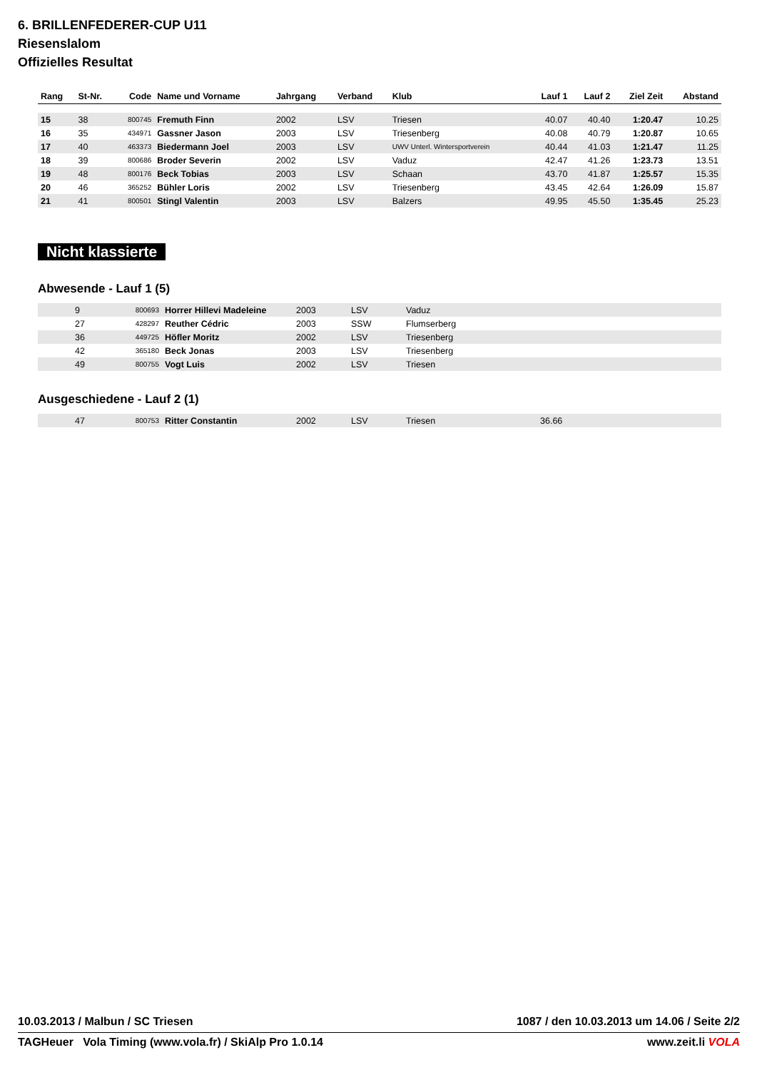6. BRILLENFEDERER-CUP U11
Riesenslalom
Offizielles Resultat
| Rang | St-Nr. | Code | Name und Vorname | Jahrgang | Verband | Klub | Lauf 1 | Lauf 2 | Ziel Zeit | Abstand |
| --- | --- | --- | --- | --- | --- | --- | --- | --- | --- | --- |
| 15 | 38 | 800745 | Fremuth Finn | 2002 | LSV | Triesen | 40.07 | 40.40 | 1:20.47 | 10.25 |
| 16 | 35 | 434971 | Gassner Jason | 2003 | LSV | Triesenberg | 40.08 | 40.79 | 1:20.87 | 10.65 |
| 17 | 40 | 463373 | Biedermann Joel | 2003 | LSV | UWV Unterl. Wintersportverein | 40.44 | 41.03 | 1:21.47 | 11.25 |
| 18 | 39 | 800686 | Broder Severin | 2002 | LSV | Vaduz | 42.47 | 41.26 | 1:23.73 | 13.51 |
| 19 | 48 | 800176 | Beck Tobias | 2003 | LSV | Schaan | 43.70 | 41.87 | 1:25.57 | 15.35 |
| 20 | 46 | 365252 | Bühler Loris | 2002 | LSV | Triesenberg | 43.45 | 42.64 | 1:26.09 | 15.87 |
| 21 | 41 | 800501 | Stingl Valentin | 2003 | LSV | Balzers | 49.95 | 45.50 | 1:35.45 | 25.23 |
Nicht klassierte
Abwesende - Lauf 1 (5)
| | 9 | 800693 | Horrer Hillevi Madeleine | 2003 | LSV | Vaduz |
| | 27 | 428297 | Reuther Cédric | 2003 | SSW | Flumserberg |
| | 36 | 449725 | Höfler Moritz | 2002 | LSV | Triesenberg |
| | 42 | 365180 | Beck Jonas | 2003 | LSV | Triesenberg |
| | 49 | 800755 | Vogt Luis | 2002 | LSV | Triesen |
Ausgeschiedene - Lauf 2 (1)
| | 47 | 800753 | Ritter Constantin | 2002 | LSV | Triesen | 36.66 |
10.03.2013 / Malbun / SC Triesen 1087 / den 10.03.2013 um 14.06 / Seite 2/2
TAGHeuer Vola Timing (www.vola.fr) / SkiAlp Pro 1.0.14 www.zeit.li VOLA